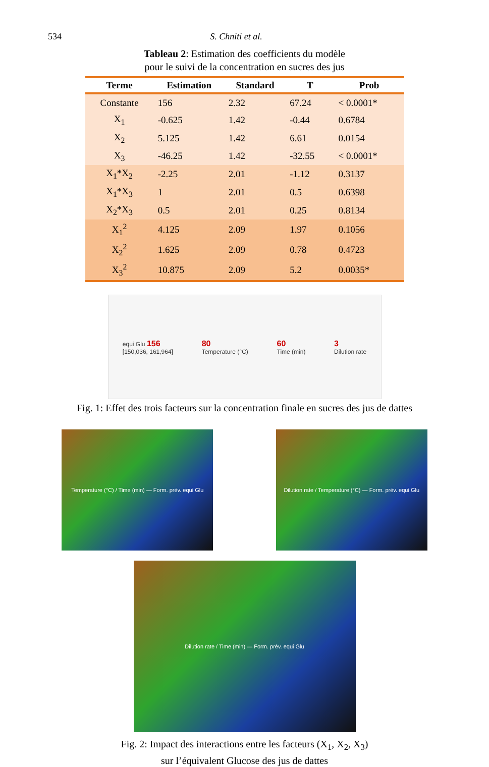534 S. Chniti et al.
Tableau 2: Estimation des coefficients du modèle
pour le suivi de la concentration en sucres des jus
| Terme | Estimation | Standard | T | Prob |
| --- | --- | --- | --- | --- |
| Constante | 156 | 2.32 | 67.24 | < 0.0001* |
| X<sub>1</sub> | -0.625 | 1.42 | -0.44 | 0.6784 |
| X<sub>2</sub> | 5.125 | 1.42 | 6.61 | 0.0154 |
| X<sub>3</sub> | -46.25 | 1.42 | -32.55 | < 0.0001* |
| X<sub>1</sub>*X<sub>2</sub> | -2.25 | 2.01 | -1.12 | 0.3137 |
| X<sub>1</sub>*X<sub>3</sub> | 1 | 2.01 | 0.5 | 0.6398 |
| X<sub>2</sub>*X<sub>3</sub> | 0.5 | 2.01 | 0.25 | 0.8134 |
| X<sub>1</sub><sup>2</sup> | 4.125 | 2.09 | 1.97 | 0.1056 |
| X<sub>2</sub><sup>2</sup> | 1.625 | 2.09 | 0.78 | 0.4723 |
| X<sub>3</sub><sup>2</sup> | 10.875 | 2.09 | 5.2 | 0.0035* |
equi Glu 156
[150,036, 161,964]
80
Temperature (°C)
60
Time (min)
3
Dilution rate
Fig. 1: Effet des trois facteurs sur la concentration finale en sucres des jus de dattes
Temperature (°C) / Time (min) — Form. prév. equi Glu
Dilution rate / Temperature (°C) — Form. prév. equi Glu
Dilution rate / Time (min) — Form. prév. equi Glu
Fig. 2: Impact des interactions entre les facteurs (X<sub>1</sub>, X<sub>2</sub>, X<sub>3</sub>)
sur l’équivalent Glucose des jus de dattes